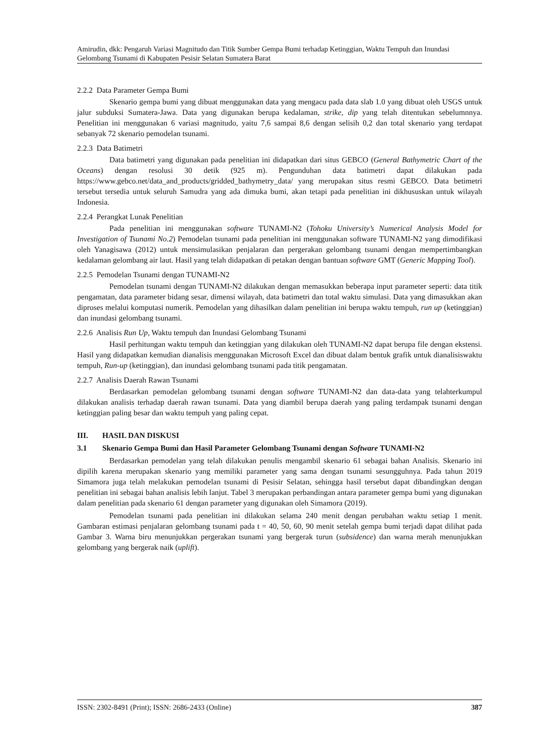Amirudin, dkk: Pengaruh Variasi Magnitudo dan Titik Sumber Gempa Bumi terhadap Ketinggian, Waktu Tempuh dan Inundasi Gelombang Tsunami di Kabupaten Pesisir Selatan Sumatera Barat
2.2.2 Data Parameter Gempa Bumi
Skenario gempa bumi yang dibuat menggunakan data yang mengacu pada data slab 1.0 yang dibuat oleh USGS untuk jalur subduksi Sumatera-Jawa. Data yang digunakan berupa kedalaman, strike, dip yang telah ditentukan sebelumnnya. Penelitian ini menggunakan 6 variasi magnitudo, yaitu 7,6 sampai 8,6 dengan selisih 0,2 dan total skenario yang terdapat sebanyak 72 skenario pemodelan tsunami.
2.2.3 Data Batimetri
Data batimetri yang digunakan pada penelitian ini didapatkan dari situs GEBCO (General Bathymetric Chart of the Oceans) dengan resolusi 30 detik (925 m). Pengunduhan data batimetri dapat dilakukan pada https://www.gebco.net/data_and_products/gridded_bathymetry_data/ yang merupakan situs resmi GEBCO. Data betimetri tersebut tersedia untuk seluruh Samudra yang ada dimuka bumi, akan tetapi pada penelitian ini dikhususkan untuk wilayah Indonesia.
2.2.4 Perangkat Lunak Penelitian
Pada penelitian ini menggunakan software TUNAMI-N2 (Tohoku University’s Numerical Analysis Model for Investigation of Tsunami No.2) Pemodelan tsunami pada penelitian ini menggunakan software TUNAMI-N2 yang dimodifikasi oleh Yanagisawa (2012) untuk mensimulasikan penjalaran dan pergerakan gelombang tsunami dengan mempertimbangkan kedalaman gelombang air laut. Hasil yang telah didapatkan di petakan dengan bantuan software GMT (Generic Mapping Tool).
2.2.5 Pemodelan Tsunami dengan TUNAMI-N2
Pemodelan tsunami dengan TUNAMI-N2 dilakukan dengan memasukkan beberapa input parameter seperti: data titik pengamatan, data parameter bidang sesar, dimensi wilayah, data batimetri dan total waktu simulasi. Data yang dimasukkan akan diproses melalui komputasi numerik. Pemodelan yang dihasilkan dalam penelitian ini berupa waktu tempuh, run up (ketinggian) dan inundasi gelombang tsunami.
2.2.6 Analisis Run Up, Waktu tempuh dan Inundasi Gelombang Tsunami
Hasil perhitungan waktu tempuh dan ketinggian yang dilakukan oleh TUNAMI-N2 dapat berupa file dengan ekstensi. Hasil yang didapatkan kemudian dianalisis menggunakan Microsoft Excel dan dibuat dalam bentuk grafik untuk dianalisiswaktu tempuh, Run-up (ketinggian), dan inundasi gelombang tsunami pada titik pengamatan.
2.2.7 Analisis Daerah Rawan Tsunami
Berdasarkan pemodelan gelombang tsunami dengan software TUNAMI-N2 dan data-data yang telahterkumpul dilakukan analisis terhadap daerah rawan tsunami. Data yang diambil berupa daerah yang paling terdampak tsunami dengan ketinggian paling besar dan waktu tempuh yang paling cepat.
III. HASIL DAN DISKUSI
3.1 Skenario Gempa Bumi dan Hasil Parameter Gelombang Tsunami dengan Software TUNAMI-N2
Berdasarkan pemodelan yang telah dilakukan penulis mengambil skenario 61 sebagai bahan Analisis. Skenario ini dipilih karena merupakan skenario yang memiliki parameter yang sama dengan tsunami sesungguhnya. Pada tahun 2019 Simamora juga telah melakukan pemodelan tsunami di Pesisir Selatan, sehingga hasil tersebut dapat dibandingkan dengan penelitian ini sebagai bahan analisis lebih lanjut. Tabel 3 merupakan perbandingan antara parameter gempa bumi yang digunakan dalam penelitian pada skenario 61 dengan parameter yang digunakan oleh Simamora (2019).
Pemodelan tsunami pada penelitian ini dilakukan selama 240 menit dengan perubahan waktu setiap 1 menit. Gambaran estimasi penjalaran gelombang tsunami pada t = 40, 50, 60, 90 menit setelah gempa bumi terjadi dapat dilihat pada Gambar 3. Warna biru menunjukkan pergerakan tsunami yang bergerak turun (subsidence) dan warna merah menunjukkan gelombang yang bergerak naik (uplift).
ISSN: 2302-8491 (Print); ISSN: 2686-2433 (Online) 387